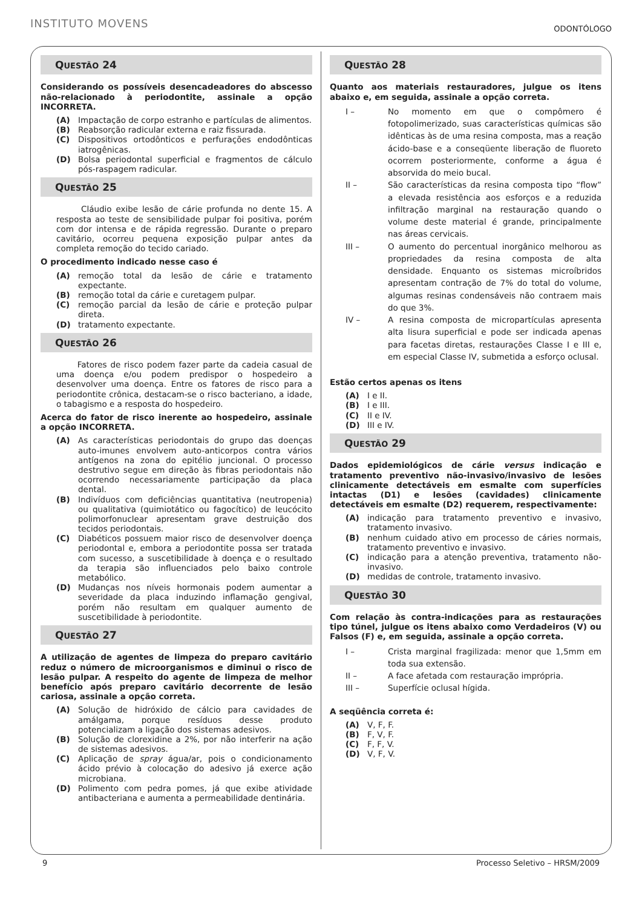INSTITUTO MOVENS
ODONTÓLOGO
QUESTÃO 24
Considerando os possíveis desencadeadores do abscesso não-relacionado à periodontite, assinale a opção INCORRETA.
(A) Impactação de corpo estranho e partículas de alimentos.
(B) Reabsorção radicular externa e raiz fissurada.
(C) Dispositivos ortodônticos e perfurações endodônticas iatrogênicas.
(D) Bolsa periodontal superficial e fragmentos de cálculo pós-raspagem radicular.
QUESTÃO 25
Cláudio exibe lesão de cárie profunda no dente 15. A resposta ao teste de sensibilidade pulpar foi positiva, porém com dor intensa e de rápida regressão. Durante o preparo cavitário, ocorreu pequena exposição pulpar antes da completa remoção do tecido cariado.
O procedimento indicado nesse caso é
(A) remoção total da lesão de cárie e tratamento expectante.
(B) remoção total da cárie e curetagem pulpar.
(C) remoção parcial da lesão de cárie e proteção pulpar direta.
(D) tratamento expectante.
QUESTÃO 26
Fatores de risco podem fazer parte da cadeia casual de uma doença e/ou podem predispor o hospedeiro a desenvolver uma doença. Entre os fatores de risco para a periodontite crônica, destacam-se o risco bacteriano, a idade, o tabagismo e a resposta do hospedeiro.
Acerca do fator de risco inerente ao hospedeiro, assinale a opção INCORRETA.
(A) As características periodontais do grupo das doenças auto-imunes envolvem auto-anticorpos contra vários antígenos na zona do epitélio juncional. O processo destrutivo segue em direção às fibras periodontais não ocorrendo necessariamente participação da placa dental.
(B) Indivíduos com deficiências quantitativa (neutropenia) ou qualitativa (quimiotático ou fagocítico) de leucócito polimorfonuclear apresentam grave destruição dos tecidos periodontais.
(C) Diabéticos possuem maior risco de desenvolver doença periodontal e, embora a periodontite possa ser tratada com sucesso, a suscetibilidade à doença e o resultado da terapia são influenciados pelo baixo controle metabólico.
(D) Mudanças nos níveis hormonais podem aumentar a severidade da placa induzindo inflamação gengival, porém não resultam em qualquer aumento de suscetibilidade à periodontite.
QUESTÃO 27
A utilização de agentes de limpeza do preparo cavitário reduz o número de microorganismos e diminui o risco de lesão pulpar. A respeito do agente de limpeza de melhor benefício após preparo cavitário decorrente de lesão cariosa, assinale a opção correta.
(A) Solução de hidróxido de cálcio para cavidades de amálgama, porque resíduos desse produto potencializam a ligação dos sistemas adesivos.
(B) Solução de clorexidine a 2%, por não interferir na ação de sistemas adesivos.
(C) Aplicação de spray água/ar, pois o condicionamento ácido prévio à colocação do adesivo já exerce ação microbiana.
(D) Polimento com pedra pomes, já que exibe atividade antibacteriana e aumenta a permeabilidade dentinária.
QUESTÃO 28
Quanto aos materiais restauradores, julgue os itens abaixo e, em seguida, assinale a opção correta.
I – No momento em que o compômero é fotopolimerizado, suas características químicas são idênticas às de uma resina composta, mas a reação ácido-base e a conseqüente liberação de fluoreto ocorrem posteriormente, conforme a água é absorvida do meio bucal.
II – São características da resina composta tipo “flow” a elevada resistência aos esforços e a reduzida infiltração marginal na restauração quando o volume deste material é grande, principalmente nas áreas cervicais.
III – O aumento do percentual inorgânico melhorou as propriedades da resina composta de alta densidade. Enquanto os sistemas microíbridos apresentam contração de 7% do total do volume, algumas resinas condensáveis não contraem mais do que 3%.
IV – A resina composta de micropartículas apresenta alta lisura superficial e pode ser indicada apenas para facetas diretas, restaurações Classe I e III e, em especial Classe IV, submetida a esforço oclusal.
Estão certos apenas os itens
(A) I e II.
(B) I e III.
(C) II e IV.
(D) III e IV.
QUESTÃO 29
Dados epidemiológicos de cárie versus indicação e tratamento preventivo não-invasivo/invasivo de lesões clinicamente detectáveis em esmalte com superfícies intactas (D1) e lesões (cavidades) clinicamente detectáveis em esmalte (D2) requerem, respectivamente:
(A) indicação para tratamento preventivo e invasivo, tratamento invasivo.
(B) nenhum cuidado ativo em processo de cáries normais, tratamento preventivo e invasivo.
(C) indicação para a atenção preventiva, tratamento não-invasivo.
(D) medidas de controle, tratamento invasivo.
QUESTÃO 30
Com relação às contra-indicações para as restaurações tipo túnel, julgue os itens abaixo como Verdadeiros (V) ou Falsos (F) e, em seguida, assinale a opção correta.
I – Crista marginal fragilizada: menor que 1,5mm em toda sua extensão.
II – A face afetada com restauração imprópria.
III – Superfície oclusal hígida.
A seqüência correta é:
(A) V, F, F.
(B) F, V, F.
(C) F, F, V.
(D) V, F, V.
9 Processo Seletivo – HRSM/2009